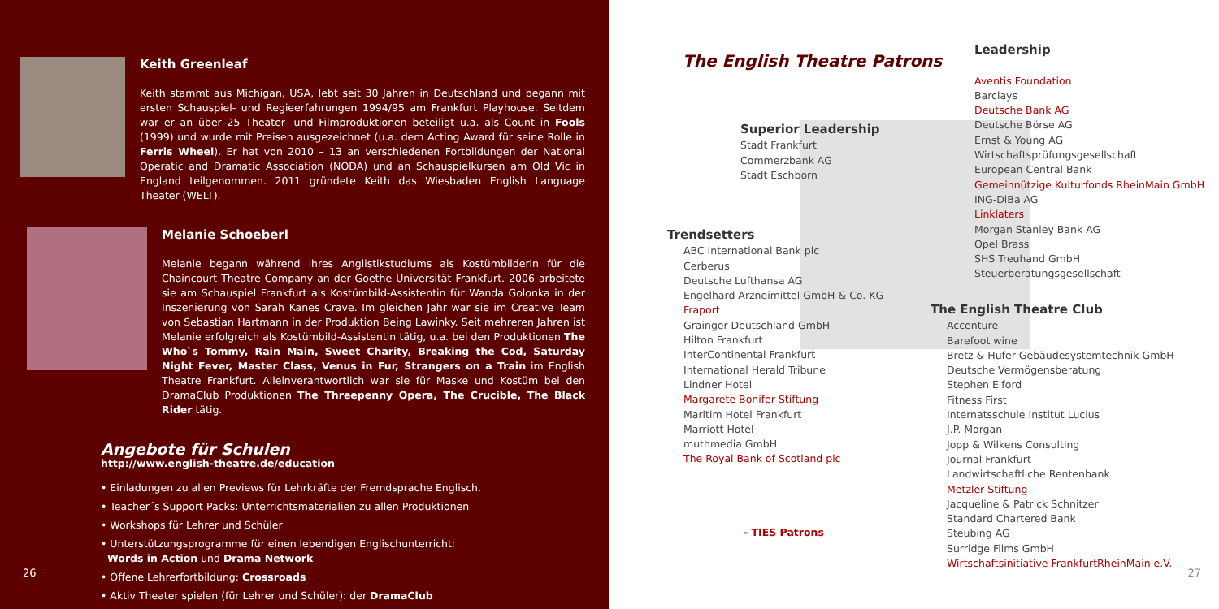Keith Greenleaf
Keith stammt aus Michigan, USA, lebt seit 30 Jahren in Deutschland und begann mit ersten Schauspiel- und Regieerfahrungen 1994/95 am Frankfurt Playhouse. Seitdem war er an über 25 Theater- und Filmproduktionen beteiligt u.a. als Count in Fools (1999) und wurde mit Preisen ausgezeichnet (u.a. dem Acting Award für seine Rolle in Ferris Wheel). Er hat von 2010 – 13 an verschiedenen Fortbildungen der National Operatic and Dramatic Association (NODA) und an Schauspielkursen am Old Vic in England teilgenommen. 2011 gründete Keith das Wiesbaden English Language Theater (WELT).
Melanie Schoeberl
Melanie begann während ihres Anglistikstudiums als Kostümbilderin für die Chaincourt Theatre Company an der Goethe Universität Frankfurt. 2006 arbeitete sie am Schauspiel Frankfurt als Kostümbild-Assistentin für Wanda Golonka in der Inszenierung von Sarah Kanes Crave. Im gleichen Jahr war sie im Creative Team von Sebastian Hartmann in der Produktion Being Lawinky. Seit mehreren Jahren ist Melanie erfolgreich als Kostümbild-Assistentin tätig, u.a. bei den Produktionen The Who`s Tommy, Rain Main, Sweet Charity, Breaking the Cod, Saturday Night Fever, Master Class, Venus in Fur, Strangers on a Train im English Theatre Frankfurt. Alleinverantwortlich war sie für Maske und Kostüm bei den DramaClub Produktionen The Threepenny Opera, The Crucible, The Black Rider tätig.
Angebote für Schulen
http://www.english-theatre.de/education
• Einladungen zu allen Previews für Lehrkräfte der Fremdsprache Englisch.
• Teacher´s Support Packs: Unterrichtsmaterialien zu allen Produktionen
• Workshops für Lehrer und Schüler
• Unterstützungsprogramme für einen lebendigen Englischunterricht:
Words in Action und Drama Network
• Offene Lehrerfortbildung: Crossroads
• Aktiv Theater spielen (für Lehrer und Schüler): der DramaClub
26
The English Theatre Patrons
Leadership
Aventis Foundation
Barclays
Deutsche Bank AG
Deutsche Börse AG
Ernst & Young AG Wirtschaftsprüfungsgesellschaft
European Central Bank
Gemeinnützige Kulturfonds RheinMain GmbH
ING-DiBa AG
Linklaters
Morgan Stanley Bank AG
Opel Brass
SHS Treuhand GmbH Steuerberatungsgesellschaft
Superior Leadership
Stadt Frankfurt
Commerzbank AG
Stadt Eschborn
Trendsetters
ABC International Bank plc
Cerberus
Deutsche Lufthansa AG
Engelhard Arzneimittel GmbH & Co. KG
Fraport
Grainger Deutschland GmbH
Hilton Frankfurt
InterContinental Frankfurt
International Herald Tribune
Lindner Hotel
Margarete Bonifer Stiftung
Maritim Hotel Frankfurt
Marriott Hotel
muthmedia GmbH
The Royal Bank of Scotland plc
- TIES Patrons
The English Theatre Club
Accenture
Barefoot wine
Bretz & Hufer Gebäudesystemtechnik GmbH
Deutsche Vermögensberatung
Stephen Elford
Fitness First
Internatsschule Institut Lucius
J.P. Morgan
Jopp & Wilkens Consulting
Journal Frankfurt
Landwirtschaftliche Rentenbank
Metzler Stiftung
Jacqueline & Patrick Schnitzer
Standard Chartered Bank
Steubing AG
Surridge Films GmbH
Wirtschaftsinitiative FrankfurtRheinMain e.V.
27